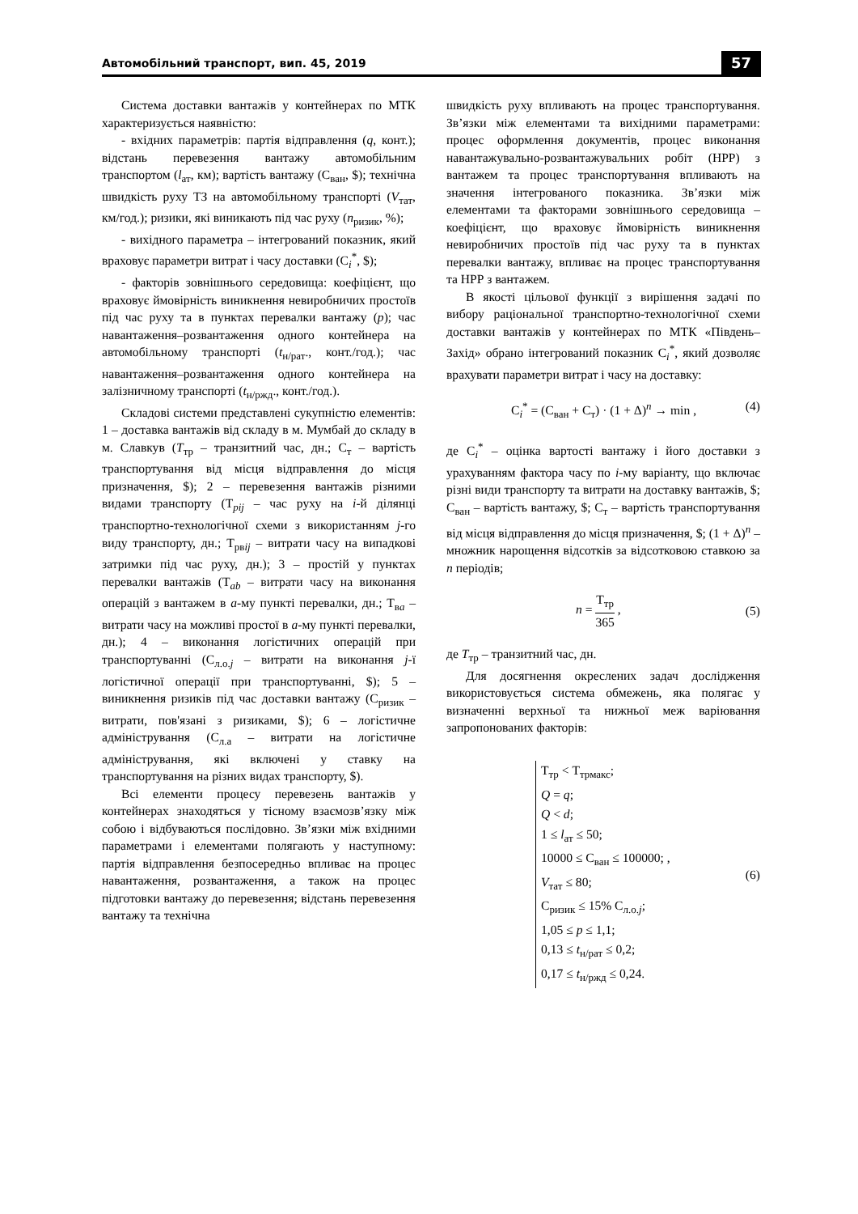Автомобільний транспорт, вип. 45, 2019 57
Система доставки вантажів у контейнерах по МТК характеризується наявністю:
- вхідних параметрів: партія відправлення (q, конт.); відстань перевезення вантажу автомобільним транспортом (l<sub>ат</sub>, км); вартість вантажу (С<sub>ван</sub>, $); технічна швидкість руху ТЗ на автомобільному транспорті (V<sub>тат</sub>, км/год.); ризики, які виникають під час руху (n<sub>ризик</sub>, %);
- вихідного параметра – інтегрований показник, який враховує параметри витрат і часу доставки (С<sub>i</sub><sup>*</sup>, $);
- факторів зовнішнього середовища: коефіцієнт, що враховує ймовірність виникнення невиробничих простоїв під час руху та в пунктах перевалки вантажу (p); час навантаження–розвантаження одного контейнера на автомобільному транспорті (t<sub>н/рат</sub>., конт./год.); час навантаження–розвантаження одного контейнера на залізничному транспорті (t<sub>н/ржд</sub>., конт./год.).
Складові системи представлені сукупністю елементів: 1 – доставка вантажів від складу в м. Мумбай до складу в м. Славкув (Т<sub>тр</sub> – транзитний час, дн.; С<sub>т</sub> – вартість транспортування від місця відправлення до місця призначення, $); 2 – перевезення вантажів різними видами транспорту (Т<sub>pij</sub> – час руху на i-й ділянці транспортно-технологічної схеми з використанням j-го виду транспорту, дн.; Т<sub>рвij</sub> – витрати часу на випадкові затримки під час руху, дн.); 3 – простій у пунктах перевалки вантажів (Т<sub>ab</sub> – витрати часу на виконання операцій з вантажем в a-му пункті перевалки, дн.; Т<sub>вa</sub> – витрати часу на можливі простої в a-му пункті перевалки, дн.); 4 – виконання логістичних операцій при транспортуванні (С<sub>л.о.j</sub> – витрати на виконання j-ї логістичної операції при транспортуванні, $); 5 – виникнення ризиків під час доставки вантажу (С<sub>ризик</sub> – витрати, пов'язані з ризиками, $); 6 – логістичне адміністрування (С<sub>л.а</sub> – витрати на логістичне адміністрування, які включені у ставку на транспортування на різних видах транспорту, $).
Всі елементи процесу перевезень вантажів у контейнерах знаходяться у тісному взаємозв’язку між собою і відбуваються послідовно. Зв’язки між вхідними параметрами і елементами полягають у наступному: партія відправлення безпосередньо впливає на процес навантаження, розвантаження, а також на процес підготовки вантажу до перевезення; відстань перевезення вантажу та технічна
швидкість руху впливають на процес транспортування. Зв’язки між елементами та вихідними параметрами: процес оформлення документів, процес виконання навантажувально-розвантажувальних робіт (НРР) з вантажем та процес транспортування впливають на значення інтегрованого показника. Зв’язки між елементами та факторами зовнішнього середовища – коефіцієнт, що враховує ймовірність виникнення невиробничих простоїв під час руху та в пунктах перевалки вантажу, впливає на процес транспортування та НРР з вантажем.
В якості цільової функції з вирішення задачі по вибору раціональної транспортно-технологічної схеми доставки вантажів у контейнерах по МТК «Південь–Захід» обрано інтегрований показник С<sub>i</sub><sup>*</sup>, який дозволяє врахувати параметри витрат і часу на доставку:
С<sub>i</sub><sup>*</sup> = (С<sub>ван</sub> + С<sub>т</sub>) · (1 + Δ)<sup>n</sup> → min , (4)
де С<sub>i</sub><sup>*</sup> – оцінка вартості вантажу і його доставки з урахуванням фактора часу по i-му варіанту, що включає різні види транспорту та витрати на доставку вантажів, $; С<sub>ван</sub> – вартість вантажу, $; С<sub>т</sub> – вартість транспортування від місця відправлення до місця призначення, $; (1 + Δ)<sup>n</sup> – множник нарощення відсотків за відсотковою ставкою за n періодів;
n = Т<sub>тр</sub> 365 , (5)
де Т<sub>тр</sub> – транзитний час, дн.
Для досягнення окреслених задач дослідження використовується система обмежень, яка полягає у визначенні верхньої та нижньої меж варіювання запропонованих факторів:
Т<sub>тр</sub> < Т<sub>трмакс</sub>;
Q = q;
Q < d;
1 ≤ l<sub>ат</sub> ≤ 50;
10000 ≤ С<sub>ван</sub> ≤ 100000; ,
V<sub>тат</sub> ≤ 80;
С<sub>ризик</sub> ≤ 15% С<sub>л.о.j</sub>;
1,05 ≤ p ≤ 1,1;
0,13 ≤ t<sub>н/рат</sub> ≤ 0,2;
0,17 ≤ t<sub>н/ржд</sub> ≤ 0,24.
(6)